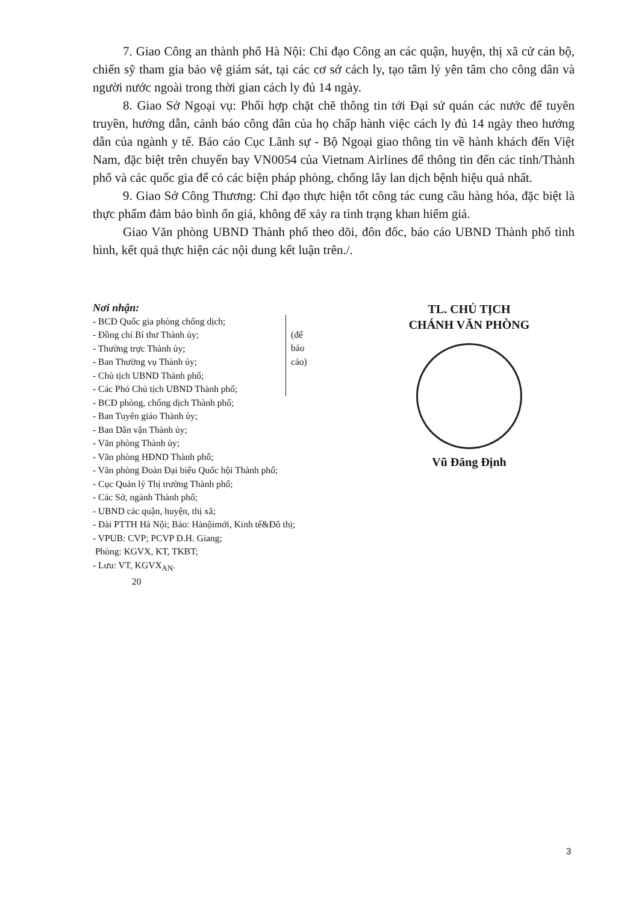7. Giao Công an thành phố Hà Nội: Chỉ đạo Công an các quận, huyện, thị xã cử cán bộ, chiến sỹ tham gia bảo vệ giám sát, tại các cơ sở cách ly, tạo tâm lý yên tâm cho công dân và người nước ngoài trong thời gian cách ly đủ 14 ngày.
8. Giao Sở Ngoại vụ: Phối hợp chặt chẽ thông tin tới Đại sứ quán các nước để tuyên truyền, hướng dẫn, cảnh báo công dân của họ chấp hành việc cách ly đủ 14 ngày theo hướng dẫn của ngành y tế. Báo cáo Cục Lãnh sự - Bộ Ngoại giao thông tin về hành khách đến Việt Nam, đặc biệt trên chuyến bay VN0054 của Vietnam Airlines để thông tin đến các tỉnh/Thành phố và các quốc gia để có các biện pháp phòng, chống lây lan dịch bệnh hiệu quả nhất.
9. Giao Sở Công Thương: Chỉ đạo thực hiện tốt công tác cung cầu hàng hóa, đặc biệt là thực phẩm đảm bảo bình ổn giá, không để xảy ra tình trạng khan hiếm giả.
Giao Văn phòng UBND Thành phố theo dõi, đôn đốc, báo cáo UBND Thành phố tình hình, kết quả thực hiện các nội dung kết luận trên./.
Nơi nhận:
- BCĐ Quốc gia phòng chống dịch;
- Đồng chí Bí thư Thành ủy;
- Thường trực Thành ủy;
- Ban Thường vụ Thành ủy;
- Chủ tịch UBND Thành phố;
- Các Phó Chủ tịch UBND Thành phố;
(để
báo
cáo)
- BCĐ phòng, chống dịch Thành phố;
- Ban Tuyên giáo Thành ủy;
- Ban Dân vận Thành ủy;
- Văn phòng Thành ủy;
- Văn phòng HĐND Thành phố;
- Văn phòng Đoàn Đại biểu Quốc hội Thành phố;
- Cục Quản lý Thị trường Thành phố;
- Các Sở, ngành Thành phố;
- UBND các quận, huyện, thị xã;
- Đài PTTH Hà Nội; Báo: Hànộimới, Kinh tế&Đô thị;
- VPUB: CVP; PCVP Đ.H. Giang;
Phòng: KGVX, KT, TKBT;
- Lưu: VT, KGVX<sub>AN</sub>.
20
TL. CHỦ TỊCH
CHÁNH VĂN PHÒNG
Vũ Đăng Định
3